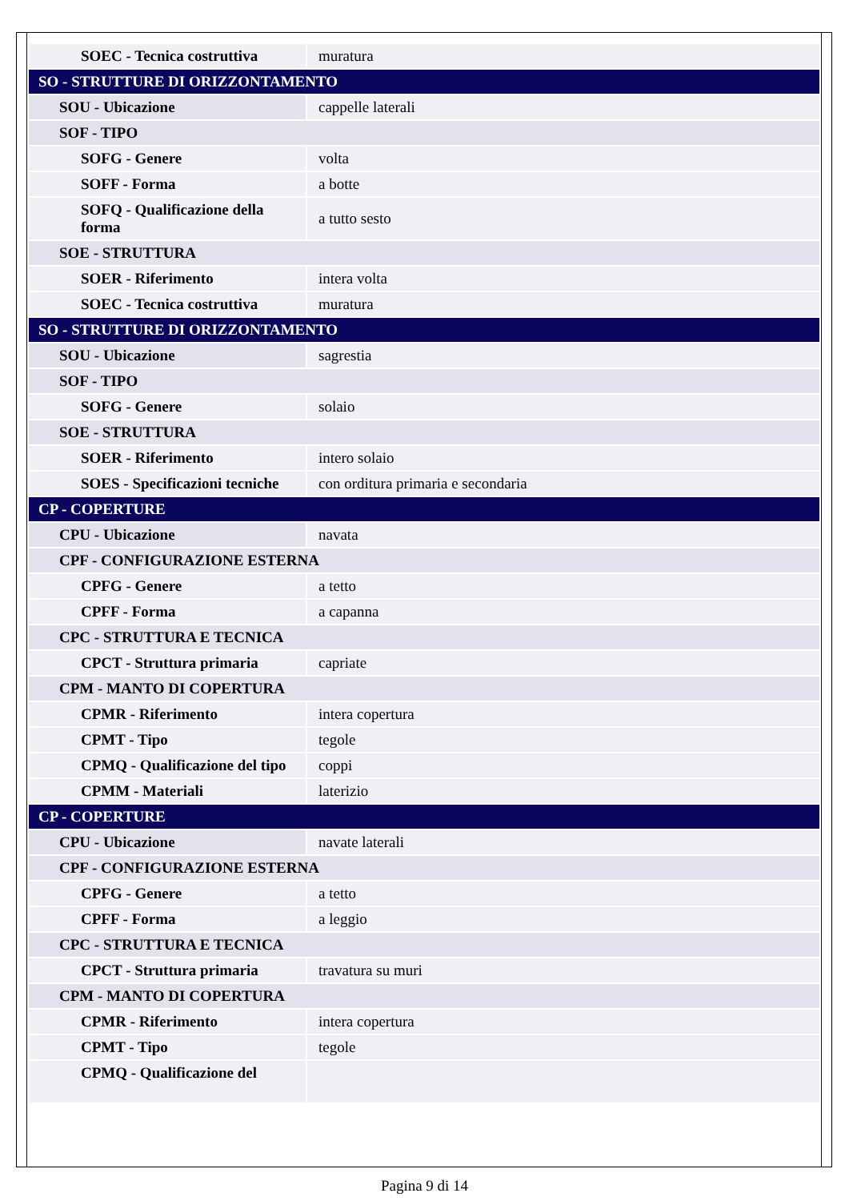| SOEC - Tecnica costruttiva | muratura |
| SO - STRUTTURE DI ORIZZONTAMENTO | |
| SOU - Ubicazione | cappelle laterali |
| SOF - TIPO | |
| SOFG - Genere | volta |
| SOFF - Forma | a botte |
| SOFQ - Qualificazione della forma | a tutto sesto |
| SOE - STRUTTURA | |
| SOER - Riferimento | intera volta |
| SOEC - Tecnica costruttiva | muratura |
| SO - STRUTTURE DI ORIZZONTAMENTO | |
| SOU - Ubicazione | sagrestia |
| SOF - TIPO | |
| SOFG - Genere | solaio |
| SOE - STRUTTURA | |
| SOER - Riferimento | intero solaio |
| SOES - Specificazioni tecniche | con orditura primaria e secondaria |
| CP - COPERTURE | |
| CPU - Ubicazione | navata |
| CPF - CONFIGURAZIONE ESTERNA | |
| CPFG - Genere | a tetto |
| CPFF - Forma | a capanna |
| CPC - STRUTTURA E TECNICA | |
| CPCT - Struttura primaria | capriate |
| CPM - MANTO DI COPERTURA | |
| CPMR - Riferimento | intera copertura |
| CPMT - Tipo | tegole |
| CPMQ - Qualificazione del tipo | coppi |
| CPMM - Materiali | laterizio |
| CP - COPERTURE | |
| CPU - Ubicazione | navate laterali |
| CPF - CONFIGURAZIONE ESTERNA | |
| CPFG - Genere | a tetto |
| CPFF - Forma | a leggio |
| CPC - STRUTTURA E TECNICA | |
| CPCT - Struttura primaria | travatura su muri |
| CPM - MANTO DI COPERTURA | |
| CPMR - Riferimento | intera copertura |
| CPMT - Tipo | tegole |
| CPMQ - Qualificazione del | |
Pagina 9 di 14